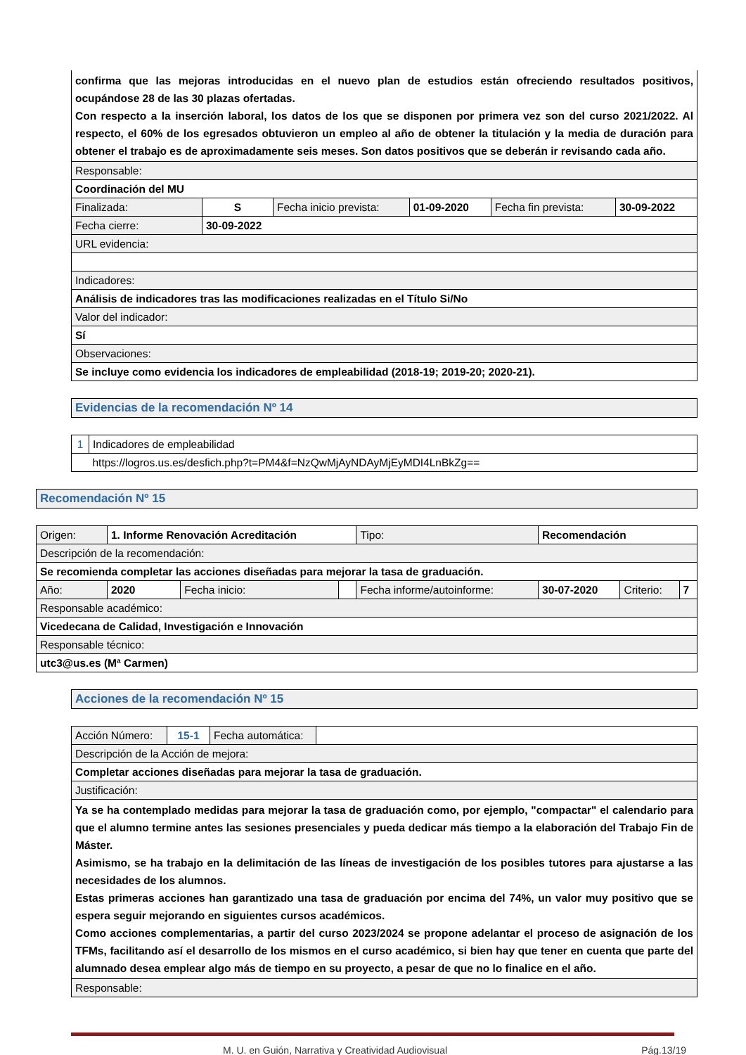| confirma que las mejoras introducidas en el nuevo plan de estudios están ofreciendo resultados positivos, ocupándose 28 de las 30 plazas ofertadas. Con respecto a la inserción laboral, los datos de los que se disponen por primera vez son del curso 2021/2022. Al respecto, el 60% de los egresados obtuvieron un empleo al año de obtener la titulación y la media de duración para obtener el trabajo es de aproximadamente seis meses. Son datos positivos que se deberán ir revisando cada año. | | | | | |
| Responsable: | | | | | |
| Coordinación del MU | | | | | |
| Finalizada: | S | Fecha inicio prevista: | 01-09-2020 | Fecha fin prevista: | 30-09-2022 |
| Fecha cierre: | 30-09-2022 | | | | |
| URL evidencia: | | | | | |
| Indicadores: | | | | | |
| Análisis de indicadores tras las modificaciones realizadas en el Título Si/No | | | | | |
| Valor del indicador: | | | | | |
| Sí | | | | | |
| Observaciones: | | | | | |
| Se incluye como evidencia los indicadores de empleabilidad (2018-19; 2019-20; 2020-21). | | | | | |
Evidencias de la recomendación Nº 14
| 1 | Indicadores de empleabilidad |
| | https://logros.us.es/desfich.php?t=PM4&f=NzQwMjAyNDAyMjEyMDI4LnBkZg== |
Recomendación Nº 15
| Origen: | 1. Informe Renovación Acreditación | | | Tipo: | Recomendación | | |
| Descripción de la recomendación: | | | | | | | |
| Se recomienda completar las acciones diseñadas para mejorar la tasa de graduación. | | | | | | | |
| Año: | 2020 | Fecha inicio: | | Fecha informe/autoinforme: | 30-07-2020 | Criterio: | 7 |
| Responsable académico: | | | | | | | |
| Vicedecana de Calidad, Investigación e Innovación | | | | | | | |
| Responsable técnico: | | | | | | | |
| utc3@us.es (Mª Carmen) | | | | | | | |
Acciones de la recomendación Nº 15
| Acción Número: | 15-1 | Fecha automática: | |
| Descripción de la Acción de mejora: | | | |
| Completar acciones diseñadas para mejorar la tasa de graduación. | | | |
| Justificación: | | | |
| Ya se ha contemplado medidas para mejorar la tasa de graduación como, por ejemplo, "compactar" el calendario para que el alumno termine antes las sesiones presenciales y pueda dedicar más tiempo a la elaboración del Trabajo Fin de Máster. Asimismo, se ha trabajo en la delimitación de las líneas de investigación de los posibles tutores para ajustarse a las necesidades de los alumnos. Estas primeras acciones han garantizado una tasa de graduación por encima del 74%, un valor muy positivo que se espera seguir mejorando en siguientes cursos académicos. Como acciones complementarias, a partir del curso 2023/2024 se propone adelantar el proceso de asignación de los TFMs, facilitando así el desarrollo de los mismos en el curso académico, si bien hay que tener en cuenta que parte del alumnado desea emplear algo más de tiempo en su proyecto, a pesar de que no lo finalice en el año. | | | |
| Responsable: | | | |
M. U. en Guión, Narrativa y Creatividad Audiovisual Pág.13/19